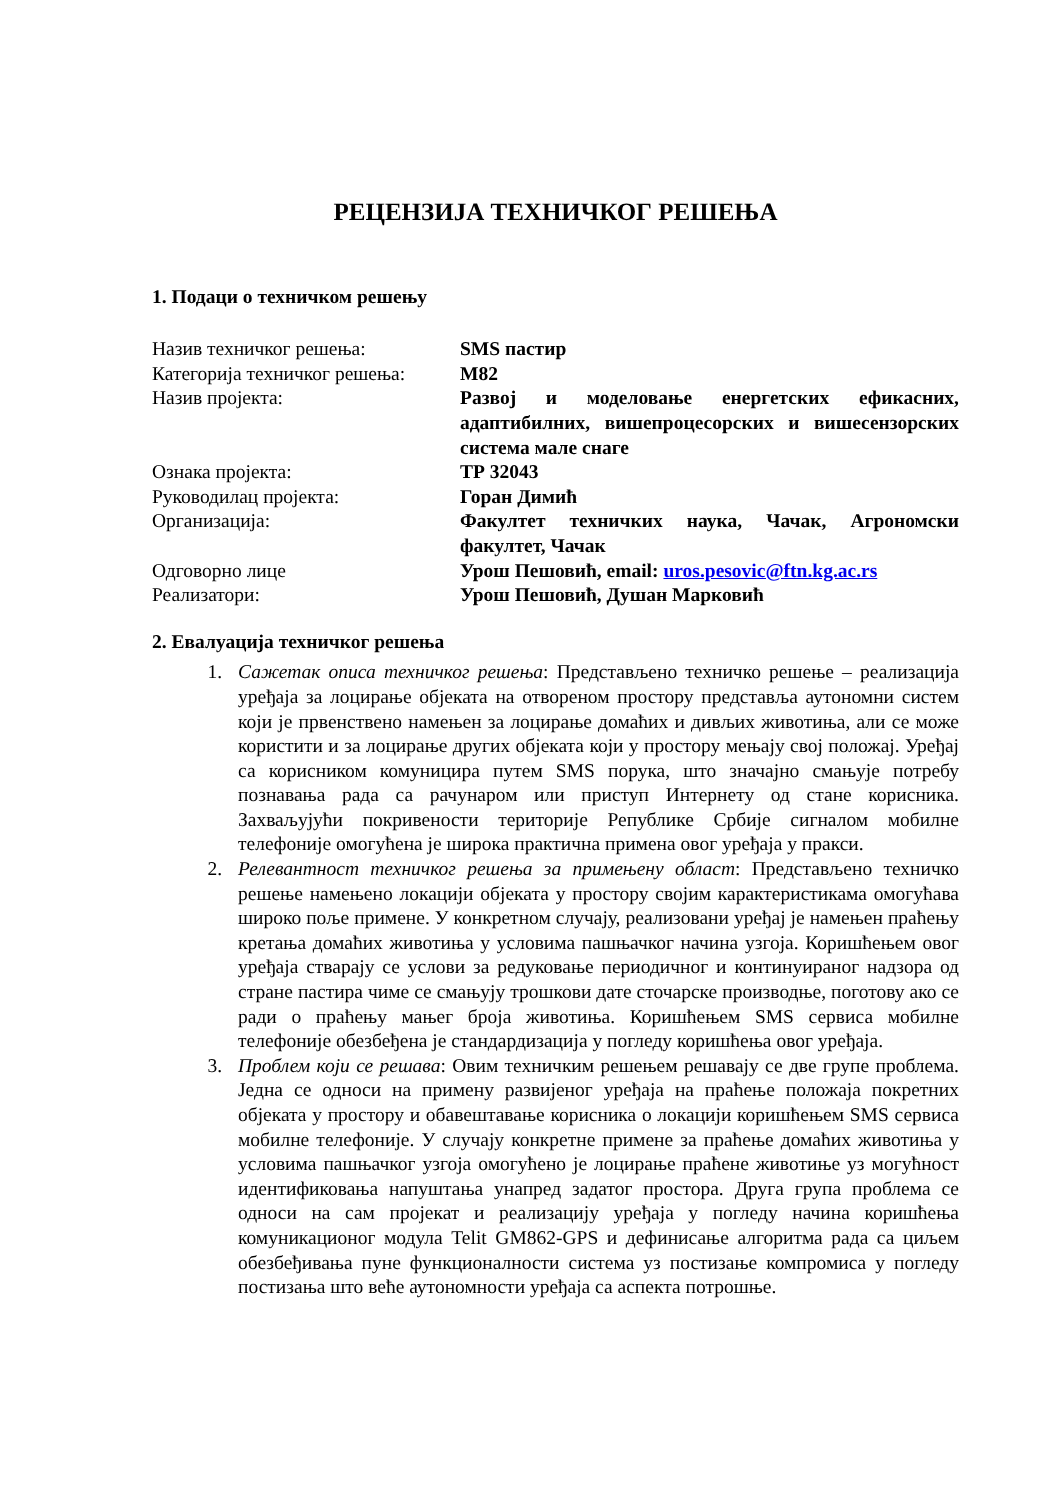РЕЦЕНЗИЈА ТЕХНИЧКОГ РЕШЕЊА
1. Подаци о техничком решењу
| Назив техничког решења: | SMS пастир |
| Категорија техничког решења: | М82 |
| Назив пројекта: | Развој и моделовање енергетских ефикасних, адаптибилних, вишепроцесорских и вишесензорских система мале снаге |
| Ознака пројекта: | ТР 32043 |
| Руководилац пројекта: | Горан Димић |
| Организација: | Факултет техничких наука, Чачак, Агрономски факултет, Чачак |
| Одговорно лице | Урош Пешовић, email: uros.pesovic@ftn.kg.ac.rs |
| Реализатори: | Урош Пешовић, Душан Марковић |
2. Евалуација техничког решења
1. Сажетак описа техничког решења: Представљено техничко решење – реализација уређаја за лоцирање објеката на отвореном простору представља аутономни систем који је првенствено намењен за лоцирање домаћих и дивљих животиња, али се може користити и за лоцирање других објеката који у простору мењају свој положај. Уређај са корисником комуницира путем SMS порука, што значајно смањује потребу познавања рада са рачунаром или приступ Интернету од стане корисника. Захваљујући покривености територије Републике Србије сигналом мобилне телефоније омогућена је широка практична примена овог уређаја у пракси.
2. Релевантност техничког решења за примењену област: Представљено техничко решење намењено локацији објеката у простору својим карактеристикама омогућава широко поље примене. У конкретном случају, реализовани уређај је намењен праћењу кретања домаћих животиња у условима пашњачког начина узгоја. Коришћењем овог уређаја стварају се услови за редуковање периодичног и континуираног надзора од стране пастира чиме се смањују трошкови дате сточарске производње, поготову ако се ради о праћењу мањег броја животиња. Коришћењем SMS сервиса мобилне телефоније обезбеђена је стандардизација у погледу коришћења овог уређаја.
3. Проблем који се решава: Овим техничким решењем решавају се две групе проблема. Једна се односи на примену развијеног уређаја на праћење положаја покретних објеката у простору и обавештавање корисника о локацији коришћењем SMS сервиса мобилне телефоније. У случају конкретне примене за праћење домаћих животиња у условима пашњачког узгоја омогућено је лоцирање праћене животиње уз могућност идентификовања напуштања унапред задатог простора. Друга група проблема се односи на сам пројекат и реализацију уређаја у погледу начина коришћења комуникационог модула Telit GM862-GPS и дефинисање алгоритма рада са циљем обезбеђивања пуне функционалности система уз постизање компромиса у погледу постизања што веће аутономности уређаја са аспекта потрошње.